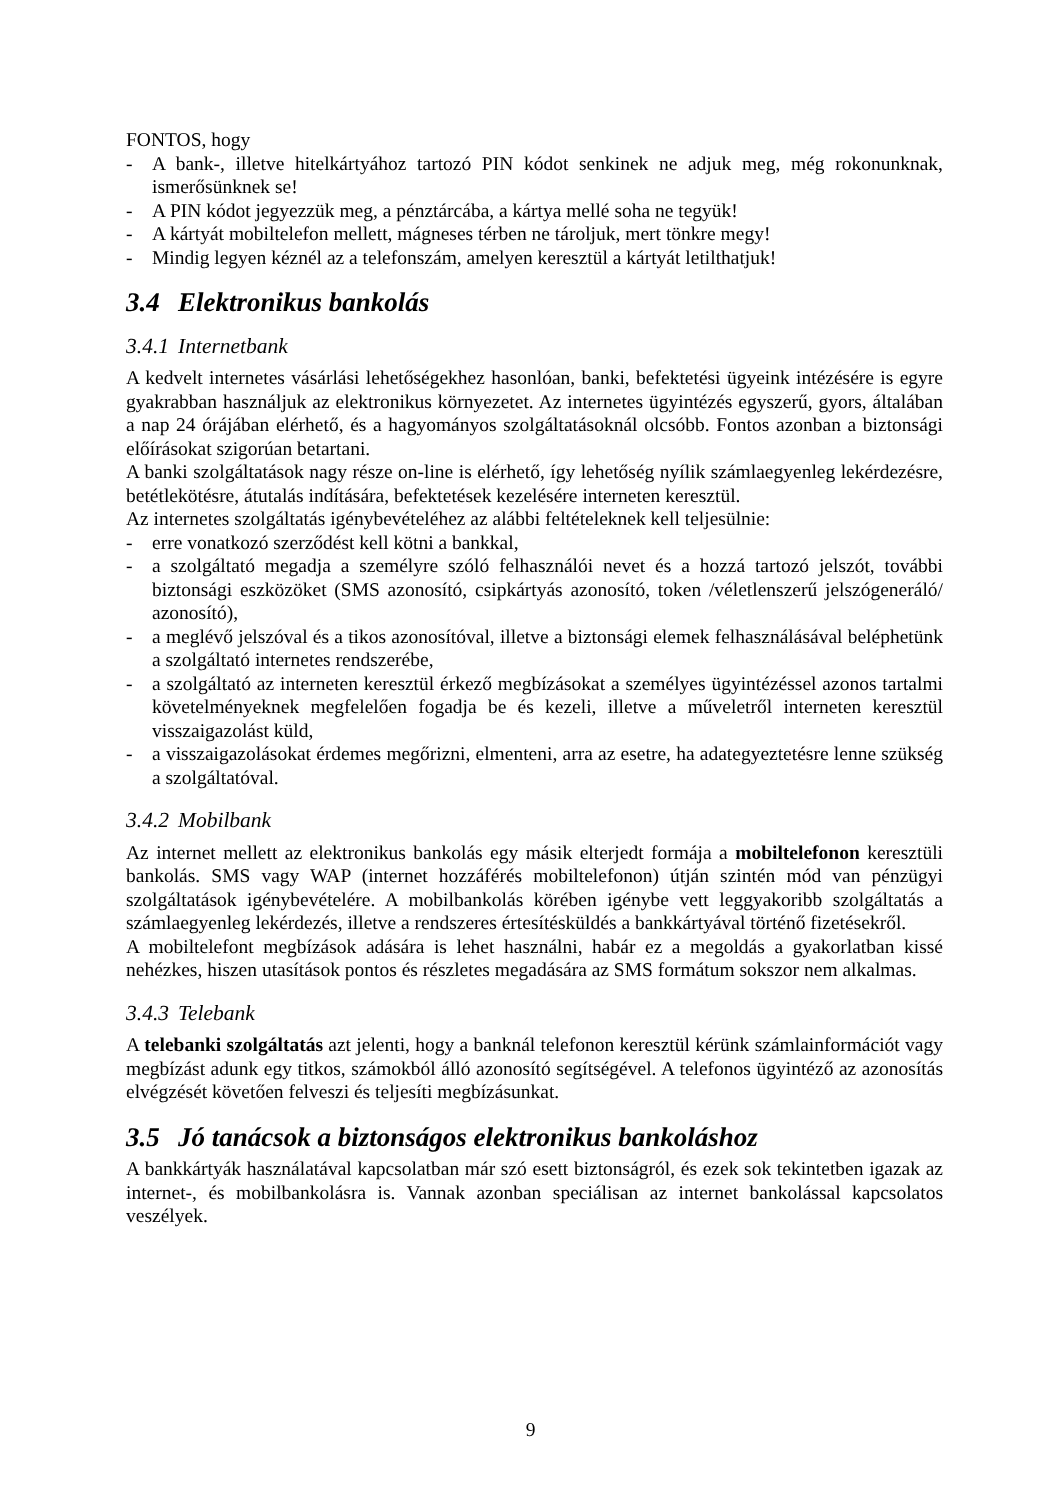FONTOS, hogy
- A bank-, illetve hitelkártyához tartozó PIN kódot senkinek ne adjuk meg, még rokonunknak, ismerősünknek se!
- A PIN kódot jegyezzük meg, a pénztárcába, a kártya mellé soha ne tegyük!
- A kártyát mobiltelefon mellett, mágneses térben ne tároljuk, mert tönkre megy!
- Mindig legyen kéznél az a telefonszám, amelyen keresztül a kártyát letilthatjuk!
3.4 Elektronikus bankolás
3.4.1 Internetbank
A kedvelt internetes vásárlási lehetőségekhez hasonlóan, banki, befektetési ügyeink intézésére is egyre gyakrabban használjuk az elektronikus környezetet. Az internetes ügyintézés egyszerű, gyors, általában a nap 24 órájában elérhető, és a hagyományos szolgáltatásoknál olcsóbb. Fontos azonban a biztonsági előírásokat szigorúan betartani.
A banki szolgáltatások nagy része on-line is elérhető, így lehetőség nyílik számlaegyenleg lekérdezésre, betétlekötésre, átutalás indítására, befektetések kezelésére interneten keresztül.
Az internetes szolgáltatás igénybevételéhez az alábbi feltételeknek kell teljesülnie:
- erre vonatkozó szerződést kell kötni a bankkal,
- a szolgáltató megadja a személyre szóló felhasználói nevet és a hozzá tartozó jelszót, további biztonsági eszközöket (SMS azonosító, csipkártyás azonosító, token /véletlenszerű jelszógeneráló/ azonosító),
- a meglévő jelszóval és a tikos azonosítóval, illetve a biztonsági elemek felhasználásával beléphetünk a szolgáltató internetes rendszerébe,
- a szolgáltató az interneten keresztül érkező megbízásokat a személyes ügyintézéssel azonos tartalmi követelményeknek megfelelően fogadja be és kezeli, illetve a műveletről interneten keresztül visszaigazolást küld,
- a visszaigazolásokat érdemes megőrizni, elmenteni, arra az esetre, ha adategyeztetésre lenne szükség a szolgáltatóval.
3.4.2 Mobilbank
Az internet mellett az elektronikus bankolás egy másik elterjedt formája a mobiltelefonon keresztüli bankolás. SMS vagy WAP (internet hozzáférés mobiltelefonon) útján szintén mód van pénzügyi szolgáltatások igénybevételére. A mobilbankolás körében igénybe vett leggyakoribb szolgáltatás a számlaegyenleg lekérdezés, illetve a rendszeres értesítésküldés a bankkártyával történő fizetésekről.
A mobiltelefont megbízások adására is lehet használni, habár ez a megoldás a gyakorlatban kissé nehézkes, hiszen utasítások pontos és részletes megadására az SMS formátum sokszor nem alkalmas.
3.4.3 Telebank
A telebanki szolgáltatás azt jelenti, hogy a banknál telefonon keresztül kérünk számlainformációt vagy megbízást adunk egy titkos, számokból álló azonosító segítségével. A telefonos ügyintéző az azonosítás elvégzését követően felveszi és teljesíti megbízásunkat.
3.5 Jó tanácsok a biztonságos elektronikus bankoláshoz
A bankkártyák használatával kapcsolatban már szó esett biztonságról, és ezek sok tekintetben igazak az internet-, és mobilbankolásra is. Vannak azonban speciálisan az internet bankolással kapcsolatos veszélyek.
9